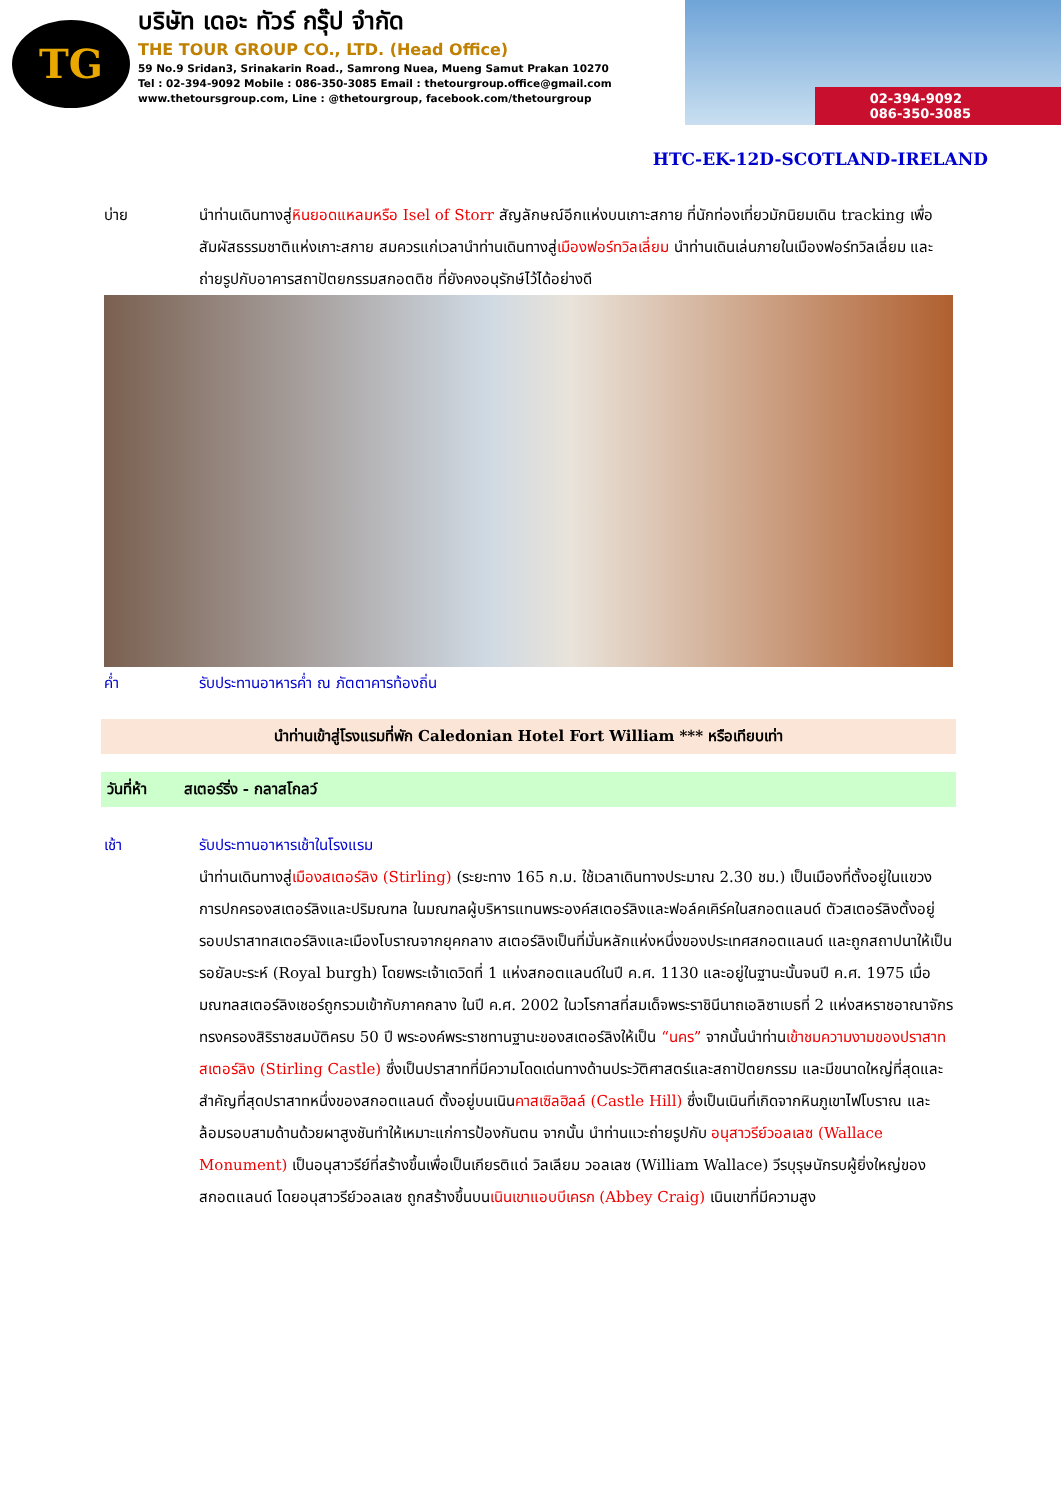TG
บริษัท เดอะ ทัวร์ กรุ๊ป จำกัด
THE TOUR GROUP CO., LTD. (Head Office)
59 No.9 Sridan3, Srinakarin Road., Samrong Nuea, Mueng Samut Prakan 10270
Tel : 02-394-9092 Mobile : 086-350-3085 Email : thetourgroup.office@gmail.com
www.thetoursgroup.com, Line : @thetourgroup, facebook.com/thetourgroup
02-394-9092
086-350-3085
HTC-EK-12D-SCOTLAND-IRELAND
บ่าย นำท่านเดินทางสู่หินยอดแหลมหรือ Isel of Storr สัญลักษณ์อีกแห่งบนเกาะสกาย ที่นักท่องเที่ยวมักนิยมเดิน tracking เพื่อสัมผัสธรรมชาติแห่งเกาะสกาย สมควรแก่เวลานำท่านเดินทางสู่เมืองฟอร์ทวิลเลี่ยม นำท่านเดินเล่นภายในเมืองฟอร์ทวิลเลี่ยม และ ถ่ายรูปกับอาคารสถาปัตยกรรมสกอตติช ที่ยังคงอนุรักษ์ไว้ได้อย่างดี
ค่ำ รับประทานอาหารค่ำ ณ ภัตตาคารท้องถิ่น
นำท่านเข้าสู่โรงแรมที่พัก Caledonian Hotel Fort William *** หรือเทียบเท่า
วันที่ห้า สเตอร์ริ่ง - กลาสโกลว์
เช้า รับประทานอาหารเช้าในโรงแรม
นำท่านเดินทางสู่เมืองสเตอร์ลิง (Stirling) (ระยะทาง 165 ก.ม. ใช้เวลาเดินทางประมาณ 2.30 ชม.) เป็นเมืองที่ตั้งอยู่ในแขวงการปกครองสเตอร์ลิงและปริมณฑล ในมณฑลผู้บริหารแทนพระองค์สเตอร์ลิงและฟอล์คเคิร์คในสกอตแลนด์ ตัวสเตอร์ลิงตั้งอยู่รอบปราสาทสเตอร์ลิงและเมืองโบราณจากยุคกลาง สเตอร์ลิงเป็นที่มั่นหลักแห่งหนึ่งของประเทศสกอตแลนด์ และถูกสถาปนาให้เป็นรอยัลบะระห์ (Royal burgh) โดยพระเจ้าเดวิดที่ 1 แห่งสกอตแลนด์ในปี ค.ศ. 1130 และอยู่ในฐานะนั้นจนปี ค.ศ. 1975 เมื่อมณฑลสเตอร์ลิงเชอร์ถูกรวมเข้ากับภาคกลาง ในปี ค.ศ. 2002 ในวโรกาสที่สมเด็จพระราชินีนาถเอลิซาเบธที่ 2 แห่งสหราชอาณาจักรทรงครองสิริราชสมบัติครบ 50 ปี พระองค์พระราชทานฐานะของสเตอร์ลิงให้เป็น “นคร” จากนั้นนำท่านเข้าชมความงามของปราสาทสเตอร์ลิง (Stirling Castle) ซึ่งเป็นปราสาทที่มีความโดดเด่นทางด้านประวัติศาสตร์และสถาปัตยกรรม และมีขนาดใหญ่ที่สุดและสำคัญที่สุดปราสาทหนึ่งของสกอตแลนด์ ตั้งอยู่บนเนินคาสเซิลฮิลล์ (Castle Hill) ซึ่งเป็นเนินที่เกิดจากหินภูเขาไฟโบราณ และล้อมรอบสามด้านด้วยผาสูงชันทำให้เหมาะแก่การป้องกันตน จากนั้น นำท่านแวะถ่ายรูปกับ อนุสาวรีย์วอลเลซ (Wallace Monument) เป็นอนุสาวรีย์ที่สร้างขึ้นเพื่อเป็นเกียรติแด่ วิลเลียม วอลเลซ (William Wallace) วีรบุรุษนักรบผู้ยิ่งใหญ่ของสกอตแลนด์ โดยอนุสาวรีย์วอลเลซ ถูกสร้างขึ้นบนเนินเขาแอบบีเครก (Abbey Craig) เนินเขาที่มีความสูง